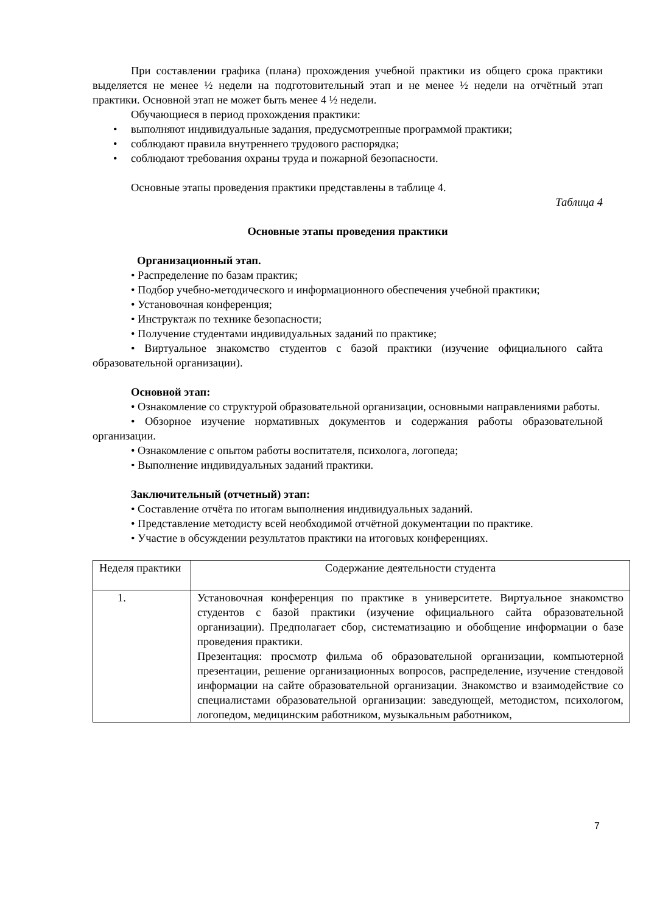При составлении графика (плана) прохождения учебной практики из общего срока практики выделяется не менее ½ недели на подготовительный этап и не менее ½ недели на отчётный этап практики. Основной этап не может быть менее 4 ½ недели.
Обучающиеся в период прохождения практики:
• выполняют индивидуальные задания, предусмотренные программой практики;
• соблюдают правила внутреннего трудового распорядка;
• соблюдают требования охраны труда и пожарной безопасности.
Основные этапы проведения практики представлены в таблице 4.
Таблица 4
Основные этапы проведения практики
Организационный этап.
• Распределение по базам практик;
• Подбор учебно-методического и информационного обеспечения учебной практики;
• Установочная конференция;
• Инструктаж по технике безопасности;
• Получение студентами индивидуальных заданий по практике;
• Виртуальное знакомство студентов с базой практики (изучение официального сайта образовательной организации).
Основной этап:
• Ознакомление со структурой образовательной организации, основными направлениями работы.
• Обзорное изучение нормативных документов и содержания работы образовательной организации.
• Ознакомление с опытом работы воспитателя, психолога, логопеда;
• Выполнение индивидуальных заданий практики.
Заключительный (отчетный) этап:
• Составление отчёта по итогам выполнения индивидуальных заданий.
• Представление методисту всей необходимой отчётной документации по практике.
• Участие в обсуждении результатов практики на итоговых конференциях.
| Неделя практики | Содержание деятельности студента |
| 1. | Установочная конференция по практике в университете. Виртуальное знакомство студентов с базой практики (изучение официального сайта образовательной организации). Предполагает сбор, систематизацию и обобщение информации о базе проведения практики. Презентация: просмотр фильма об образовательной организации, компьютерной презентации, решение организационных вопросов, распределение, изучение стендовой информации на сайте образовательной организации. Знакомство и взаимодействие со специалистами образовательной организации: заведующей, методистом, психологом, логопедом, медицинским работником, музыкальным работником, |
7